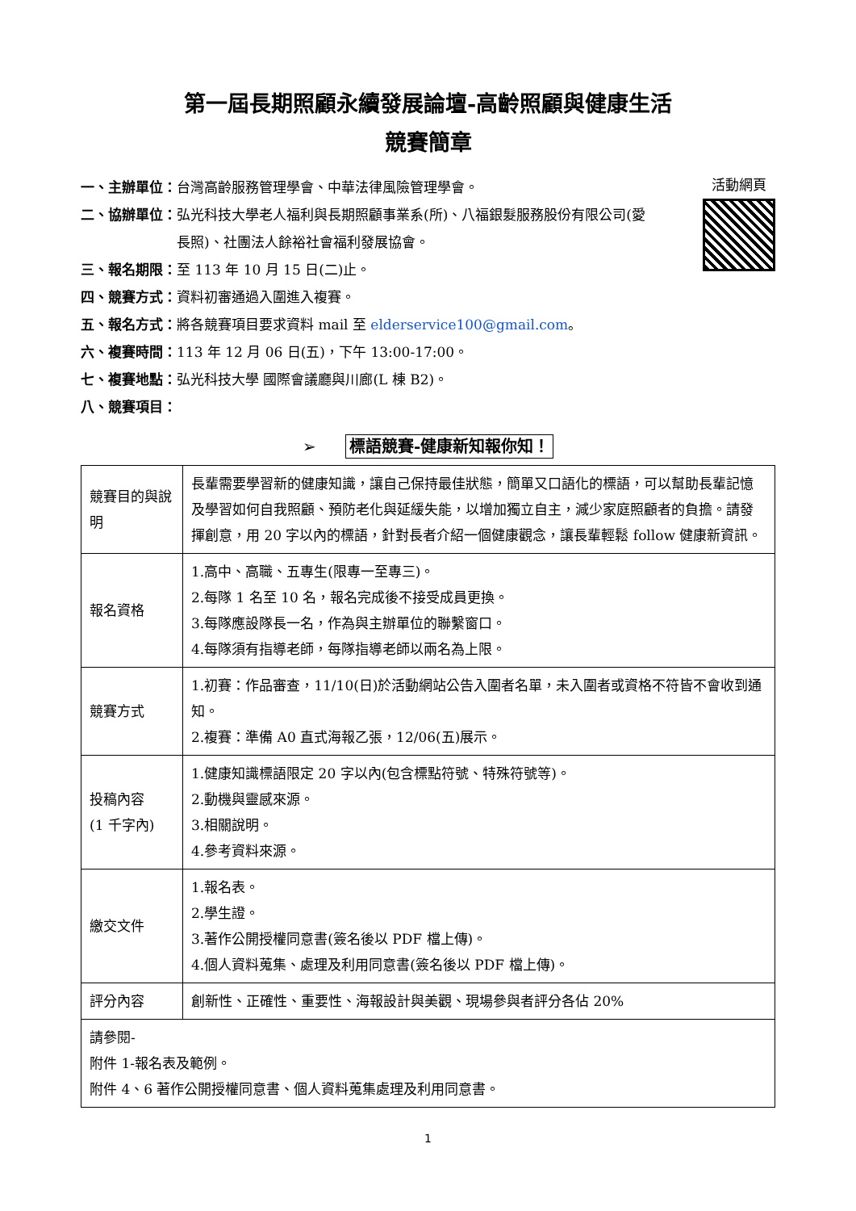第一屆長期照顧永續發展論壇-高齡照顧與健康生活
競賽簡章
活動網頁
一、主辦單位： 台灣高齡服務管理學會、中華法律風險管理學會。
二、協辦單位： 弘光科技大學老人福利與長期照顧事業系(所)、八福銀髮服務股份有限公司(愛長照)、社團法人餘裕社會福利發展協會。
三、報名期限： 至 113 年 10 月 15 日(二)止。
四、競賽方式： 資料初審通過入圍進入複賽。
五、報名方式： 將各競賽項目要求資料 mail 至 elderservice100@gmail.com。
六、複賽時間： 113 年 12 月 06 日(五)，下午 13:00-17:00。
七、複賽地點： 弘光科技大學 國際會議廳與川廊(L 棟 B2)。
八、競賽項目：
➢ 標語競賽-健康新知報你知！
| 競賽目的與說明 | 長輩需要學習新的健康知識，讓自己保持最佳狀態，簡單又口語化的標語，可以幫助長輩記憶及學習如何自我照顧、預防老化與延緩失能，以增加獨立自主，減少家庭照顧者的負擔。請發揮創意，用 20 字以內的標語，針對長者介紹一個健康觀念，讓長輩輕鬆 follow 健康新資訊。 |
| 報名資格 | 1.高中、高職、五專生(限專一至專三)。 2.每隊 1 名至 10 名，報名完成後不接受成員更換。 3.每隊應設隊長一名，作為與主辦單位的聯繫窗口。 4.每隊須有指導老師，每隊指導老師以兩名為上限。 |
| 競賽方式 | 1.初賽：作品審查，11/10(日)於活動網站公告入圍者名單，未入圍者或資格不符皆不會收到通知。 2.複賽：準備 A0 直式海報乙張，12/06(五)展示。 |
| 投稿內容 (1 千字內) | 1.健康知識標語限定 20 字以內(包含標點符號、特殊符號等)。 2.動機與靈感來源。 3.相關說明。 4.參考資料來源。 |
| 繳交文件 | 1.報名表。 2.學生證。 3.著作公開授權同意書(簽名後以 PDF 檔上傳)。 4.個人資料蒐集、處理及利用同意書(簽名後以 PDF 檔上傳)。 |
| 評分內容 | 創新性、正確性、重要性、海報設計與美觀、現場參與者評分各佔 20% |
| 請參閱- 附件 1-報名表及範例。 附件 4、6 著作公開授權同意書、個人資料蒐集處理及利用同意書。 | |
1